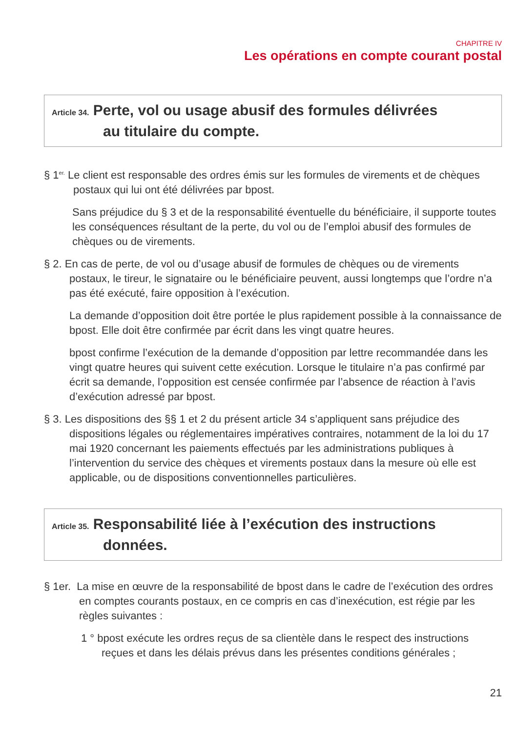CHAPITRE IV
Les opérations en compte courant postal
Article 34. Perte, vol ou usage abusif des formules délivrées
au titulaire du compte.
§ 1<sup>er.</sup> Le client est responsable des ordres émis sur les formules de virements et de chèques postaux qui lui ont été délivrées par bpost.
Sans préjudice du § 3 et de la responsabilité éventuelle du bénéficiaire, il supporte toutes les conséquences résultant de la perte, du vol ou de l’emploi abusif des formules de chèques ou de virements.
§ 2. En cas de perte, de vol ou d’usage abusif de formules de chèques ou de virements postaux, le tireur, le signataire ou le bénéficiaire peuvent, aussi longtemps que l’ordre n’a pas été exécuté, faire opposition à l’exécution.
La demande d’opposition doit être portée le plus rapidement possible à la connaissance de bpost. Elle doit être confirmée par écrit dans les vingt quatre heures.
bpost confirme l’exécution de la demande d’opposition par lettre recommandée dans les vingt quatre heures qui suivent cette exécution. Lorsque le titulaire n’a pas confirmé par écrit sa demande, l’opposition est censée confirmée par l’absence de réaction à l’avis d’exécution adressé par bpost.
§ 3. Les dispositions des §§ 1 et 2 du présent article 34 s’appliquent sans préjudice des dispositions légales ou réglementaires impératives contraires, notamment de la loi du 17 mai 1920 concernant les paiements effectués par les administrations publiques à l’intervention du service des chèques et virements postaux dans la mesure où elle est applicable, ou de dispositions conventionnelles particulières.
Article 35. Responsabilité liée à l’exécution des instructions
données.
§ 1er. La mise en œuvre de la responsabilité de bpost dans le cadre de l’exécution des ordres en comptes courants postaux, en ce compris en cas d’inexécution, est régie par les règles suivantes :
1 ° bpost exécute les ordres reçus de sa clientèle dans le respect des instructions reçues et dans les délais prévus dans les présentes conditions générales ;
21